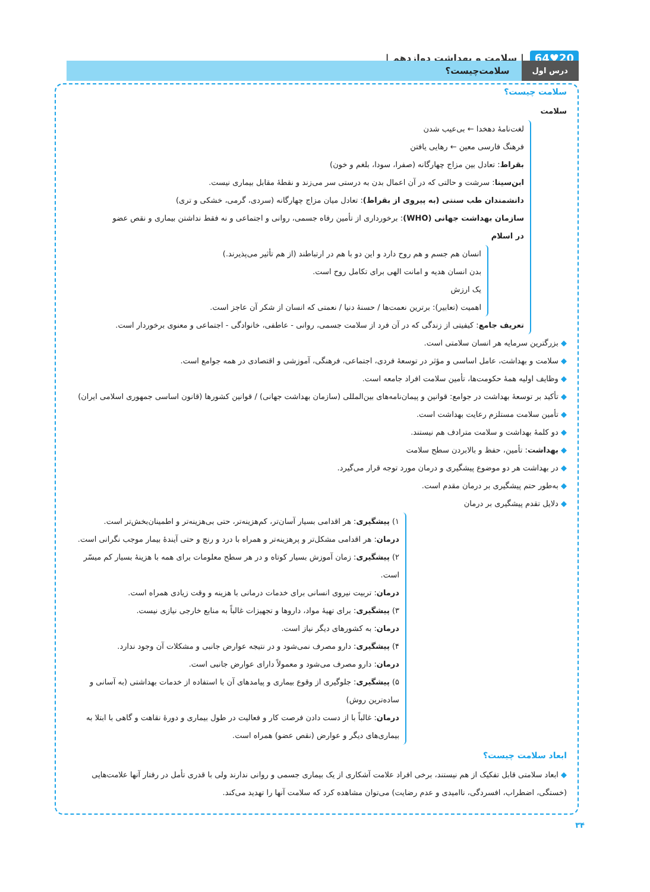20♥64 | سلامت و بهداشت دوازدهم |
درس اول سلامت‌چیست؟
سلامت چیست؟
سلامت
لغت‌نامهٔ دهخدا ← بی‌عیب شدن
فرهنگ فارسی معین ← رهایی یافتن
بقراط: تعادل بین مزاج چهارگانه (صفرا، سودا، بلغم و خون)
ابن‌سینا: سرشت و حالتی که در آن اعمال بدن به درستی سر می‌زند و نقطهٔ مقابل بیماری نیست.
دانشمندان طب سنتی (به پیروی از بقراط): تعادل میان مزاج چهارگانه (سردی، گرمی، خشکی و تری)
سازمان بهداشت جهانی (WHO): برخورداری از تأمین رفاه جسمی، روانی و اجتماعی و نه فقط نداشتن بیماری و نقص عضو
در اسلام
انسان هم جسم و هم روح دارد و این دو با هم در ارتباطند (از هم تأثیر می‌پذیرند.)
بدن انسان هدیه و امانت الهی برای تکامل روح است.
یک ارزش
اهمیت (تعابیر): برترین نعمت‌ها / حسنهٔ دنیا / نعمتی که انسان از شکر آن عاجز است.
تعریف جامع: کیفیتی از زندگی که در آن فرد از سلامت جسمی، روانی - عاطفی، خانوادگی - اجتماعی و معنوی برخوردار است.
◆ بزرگترین سرمایه هر انسان سلامتی است.
◆ سلامت و بهداشت، عامل اساسی و مؤثر در توسعهٔ فردی، اجتماعی، فرهنگی، آموزشی و اقتصادی در همه جوامع است.
◆ وظایف اولیه همهٔ حکومت‌ها، تأمین سلامت افراد جامعه است.
◆ تأکید بر توسعهٔ بهداشت در جوامع: قوانین و پیمان‌نامه‌های بین‌المللی (سازمان بهداشت جهانی) / قوانین کشورها (قانون اساسی جمهوری اسلامی ایران)
◆ تأمین سلامت مستلزم رعایت بهداشت است.
◆ دو کلمهٔ بهداشت و سلامت مترادف هم نیستند.
◆ بهداشت: تأمین، حفظ و بالابردن سطح سلامت
◆ در بهداشت هر دو موضوع پیشگیری و درمان مورد توجه قرار می‌گیرد.
◆ به‌طور حتم پیشگیری بر درمان مقدم است.
◆ دلایل تقدم پیشگیری بر درمان
۱) پیشگیری: هر اقدامی بسیار آسان‌تر، کم‌هزینه‌تر، حتی بی‌هزینه‌تر و اطمینان‌بخش‌تر است.
درمان: هر اقدامی مشکل‌تر و پرهزینه‌تر و همراه با درد و رنج و حتی آیندهٔ بیمار موجب نگرانی است.
۲) پیشگیری: زمان آموزش بسیار کوتاه و در هر سطح معلومات برای همه با هزینهٔ بسیار کم میسّر است.
درمان: تربیت نیروی انسانی برای خدمات درمانی با هزینه و وقت زیادی همراه است.
۳) پیشگیری: برای تهیهٔ مواد، داروها و تجهیزات غالباً به منابع خارجی نیازی نیست.
درمان: به کشورهای دیگر نیاز است.
۴) پیشگیری: دارو مصرف نمی‌شود و در نتیجه عوارض جانبی و مشکلات آن وجود ندارد.
درمان: دارو مصرف می‌شود و معمولاً دارای عوارض جانبی است.
۵) پیشگیری: جلوگیری از وقوع بیماری و پیامدهای آن با استفاده از خدمات بهداشتی (به آسانی و ساده‌ترین روش)
درمان: غالباً با از دست دادن فرصت کار و فعالیت در طول بیماری و دورهٔ نقاهت و گاهی با ابتلا به بیماری‌های دیگر و عوارض (نقص عضو) همراه است.
ابعاد سلامت چیست؟
◆ ابعاد سلامتی قابل تفکیک از هم نیستند، برخی افراد علامت آشکاری از یک بیماری جسمی و روانی ندارند ولی با قدری تأمل در رفتار آنها علامت‌هایی (خستگی، اضطراب، افسردگی، ناامیدی و عدم رضایت) می‌توان مشاهده کرد که سلامت آنها را تهدید می‌کند.
۳۴